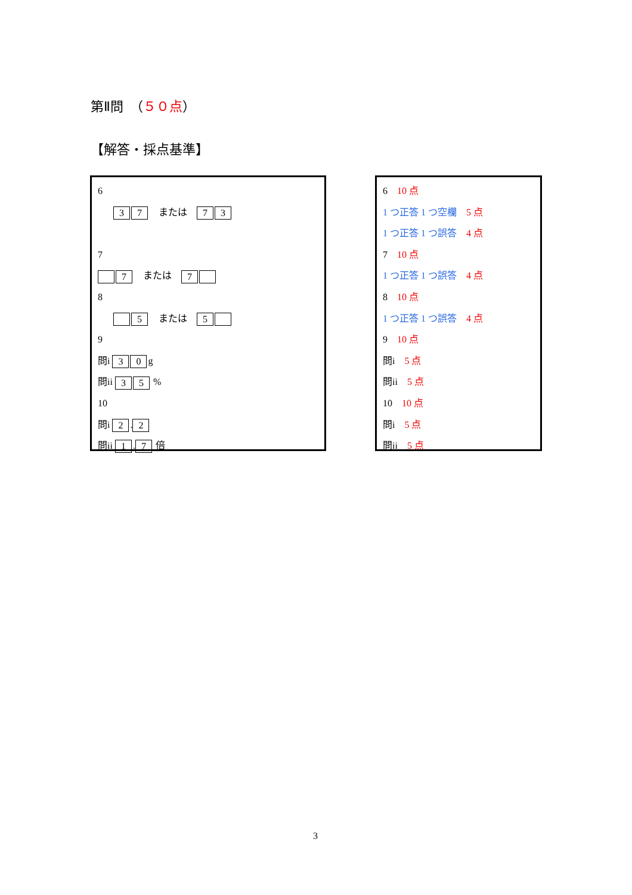第Ⅱ問　（５０点）
【解答・採点基準】
6
3 7　または　7 3
7
7　または　7
8
5　または　5
9
問i 3 0 g
問ii 3 5 %
10
問i 2. 2
問ii 1. 7 倍
6　10 点
1 つ正答 1 つ空欄　5 点
1 つ正答 1 つ誤答　4 点
7　10 点
1 つ正答 1 つ誤答　4 点
8　10 点
1 つ正答 1 つ誤答　4 点
9　10 点
問i　5 点
問ii　5 点
10　10 点
問i　5 点
問ii　5 点
3